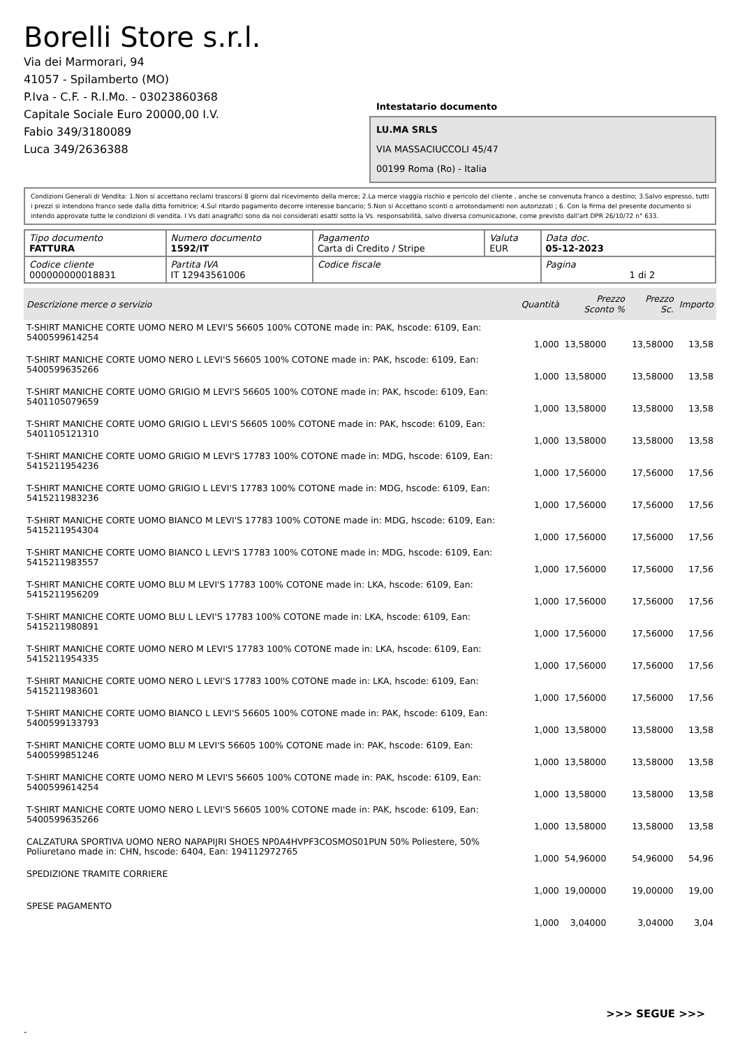Borelli Store s.r.l.
Via dei Marmorari, 94
41057 - Spilamberto (MO)
P.Iva - C.F. - R.I.Mo. - 03023860368
Capitale Sociale Euro 20000,00 I.V.
Fabio 349/3180089
Luca 349/2636388
Intestatario documento
LU.MA SRLS
VIA MASSACIUCCOLI 45/47
00199 Roma (Ro) - Italia
Condizioni Generali di Vendita: 1.Non si accettano reclami trascorsi 8 giorni dal ricevimento della merce; 2.La merce viaggia rischio e pericolo del cliente , anche se convenuta franco a destino; 3.Salvo espresso, tutti i prezzi si intendono franco sede dalla ditta fornitrice; 4.Sul ritardo pagamento decorre interesse bancario; 5.Non si Accettano sconti o arrotondamenti non autorizzati ; 6. Con la firma del presente documento si intendo approvate tutte le condizioni di vendita. I Vs dati anagrafici sono da noi considerati esatti sotto la Vs. responsabilità, salvo diversa comunicazione, come previsto dall'art DPR 26/10/72 n° 633.
| Tipo documento FATTURA | Numero documento 1592/IT | Pagamento Carta di Credito / Stripe | Valuta EUR | Data doc. 05-12-2023 |
| Codice cliente 000000000018831 | Partita IVA IT 12943561006 | Codice fiscale | | Pagina 1 di 2 |
| Descrizione merce o servizio | Quantità | Prezzo Sconto % | Prezzo Sc. | Importo |
| --- | --- | --- | --- | --- |
| T-SHIRT MANICHE CORTE UOMO NERO M LEVI'S 56605 100% COTONE made in: PAK, hscode: 6109, Ean: 5400599614254 | 1,000 | 13,58000 | 13,58000 | 13,58 |
| T-SHIRT MANICHE CORTE UOMO NERO L LEVI'S 56605 100% COTONE made in: PAK, hscode: 6109, Ean: 5400599635266 | 1,000 | 13,58000 | 13,58000 | 13,58 |
| T-SHIRT MANICHE CORTE UOMO GRIGIO M LEVI'S 56605 100% COTONE made in: PAK, hscode: 6109, Ean: 5401105079659 | 1,000 | 13,58000 | 13,58000 | 13,58 |
| T-SHIRT MANICHE CORTE UOMO GRIGIO L LEVI'S 56605 100% COTONE made in: PAK, hscode: 6109, Ean: 5401105121310 | 1,000 | 13,58000 | 13,58000 | 13,58 |
| T-SHIRT MANICHE CORTE UOMO GRIGIO M LEVI'S 17783 100% COTONE made in: MDG, hscode: 6109, Ean: 5415211954236 | 1,000 | 17,56000 | 17,56000 | 17,56 |
| T-SHIRT MANICHE CORTE UOMO GRIGIO L LEVI'S 17783 100% COTONE made in: MDG, hscode: 6109, Ean: 5415211983236 | 1,000 | 17,56000 | 17,56000 | 17,56 |
| T-SHIRT MANICHE CORTE UOMO BIANCO M LEVI'S 17783 100% COTONE made in: MDG, hscode: 6109, Ean: 5415211954304 | 1,000 | 17,56000 | 17,56000 | 17,56 |
| T-SHIRT MANICHE CORTE UOMO BIANCO L LEVI'S 17783 100% COTONE made in: MDG, hscode: 6109, Ean: 5415211983557 | 1,000 | 17,56000 | 17,56000 | 17,56 |
| T-SHIRT MANICHE CORTE UOMO BLU M LEVI'S 17783 100% COTONE made in: LKA, hscode: 6109, Ean: 5415211956209 | 1,000 | 17,56000 | 17,56000 | 17,56 |
| T-SHIRT MANICHE CORTE UOMO BLU L LEVI'S 17783 100% COTONE made in: LKA, hscode: 6109, Ean: 5415211980891 | 1,000 | 17,56000 | 17,56000 | 17,56 |
| T-SHIRT MANICHE CORTE UOMO NERO M LEVI'S 17783 100% COTONE made in: LKA, hscode: 6109, Ean: 5415211954335 | 1,000 | 17,56000 | 17,56000 | 17,56 |
| T-SHIRT MANICHE CORTE UOMO NERO L LEVI'S 17783 100% COTONE made in: LKA, hscode: 6109, Ean: 5415211983601 | 1,000 | 17,56000 | 17,56000 | 17,56 |
| T-SHIRT MANICHE CORTE UOMO BIANCO L LEVI'S 56605 100% COTONE made in: PAK, hscode: 6109, Ean: 5400599133793 | 1,000 | 13,58000 | 13,58000 | 13,58 |
| T-SHIRT MANICHE CORTE UOMO BLU M LEVI'S 56605 100% COTONE made in: PAK, hscode: 6109, Ean: 5400599851246 | 1,000 | 13,58000 | 13,58000 | 13,58 |
| T-SHIRT MANICHE CORTE UOMO NERO M LEVI'S 56605 100% COTONE made in: PAK, hscode: 6109, Ean: 5400599614254 | 1,000 | 13,58000 | 13,58000 | 13,58 |
| T-SHIRT MANICHE CORTE UOMO NERO L LEVI'S 56605 100% COTONE made in: PAK, hscode: 6109, Ean: 5400599635266 | 1,000 | 13,58000 | 13,58000 | 13,58 |
| CALZATURA SPORTIVA UOMO NERO NAPAPIJRI SHOES NP0A4HVPF3COSMOS01PUN 50% Poliestere, 50% Poliuretano made in: CHN, hscode: 6404, Ean: 194112972765 | 1,000 | 54,96000 | 54,96000 | 54,96 |
| SPEDIZIONE TRAMITE CORRIERE | 1,000 | 19,00000 | 19,00000 | 19,00 |
| SPESE PAGAMENTO | 1,000 | 3,04000 | 3,04000 | 3,04 |
>>> SEGUE >>>
-